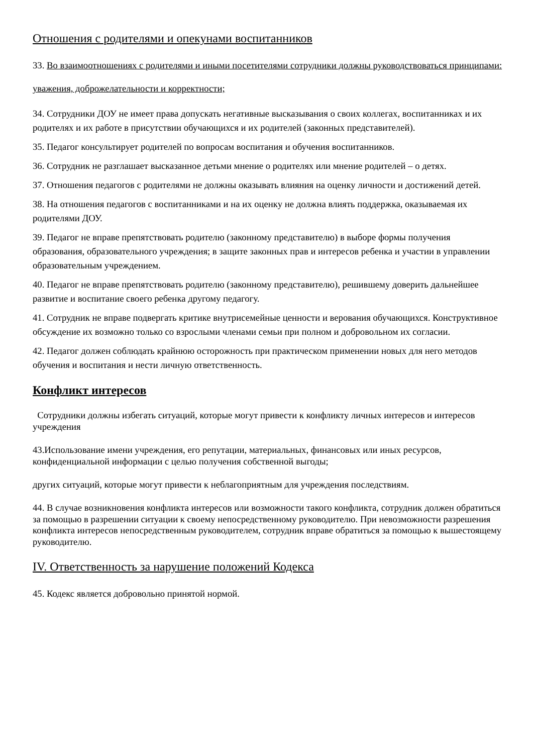Отношения с родителями и опекунами воспитанников
33. Во взаимоотношениях с родителями и иными посетителями сотрудники должны руководствоваться принципами:
уважения, доброжелательности и корректности;
34. Сотрудники ДОУ не имеет права допускать негативные высказывания о своих коллегах, воспитанниках и их родителях и их работе в присутствии обучающихся и их родителей (законных представителей).
35. Педагог консультирует родителей по вопросам воспитания и обучения воспитанников.
36. Сотрудник не разглашает высказанное детьми мнение о родителях или мнение родителей – о детях.
37. Отношения педагогов с родителями не должны оказывать влияния на оценку личности и достижений детей.
38. На отношения педагогов с воспитанниками и на их оценку не должна влиять поддержка, оказываемая их родителями ДОУ.
39. Педагог не вправе препятствовать родителю (законному представителю) в выборе формы получения образования, образовательного учреждения; в защите законных прав и интересов ребенка и участии в управлении образовательным учреждением.
40. Педагог не вправе препятствовать родителю (законному представителю), решившему доверить дальнейшее развитие и воспитание своего ребенка другому педагогу.
41. Сотрудник не вправе подвергать критике внутрисемейные ценности и верования обучающихся. Конструктивное обсуждение их возможно только со взрослыми членами семьи при полном и добровольном их согласии.
42. Педагог должен соблюдать крайнюю осторожность при практическом применении новых для него методов обучения и воспитания и нести личную ответственность.
Конфликт интересов
Сотрудники должны избегать ситуаций, которые могут привести к конфликту личных интересов и интересов учреждения
43.Использование имени учреждения, его репутации, материальных, финансовых или иных ресурсов, конфиденциальной информации с целью получения собственной выгоды;
других ситуаций, которые могут привести к неблагоприятным для учреждения последствиям.
44. В случае возникновения конфликта интересов или возможности такого конфликта, сотрудник должен обратиться за помощью в разрешении ситуации к своему непосредственному руководителю. При невозможности разрешения конфликта интересов непосредственным руководителем, сотрудник вправе обратиться за помощью к вышестоящему руководителю.
IV. Ответственность за нарушение положений Кодекса
45. Кодекс является добровольно принятой нормой.